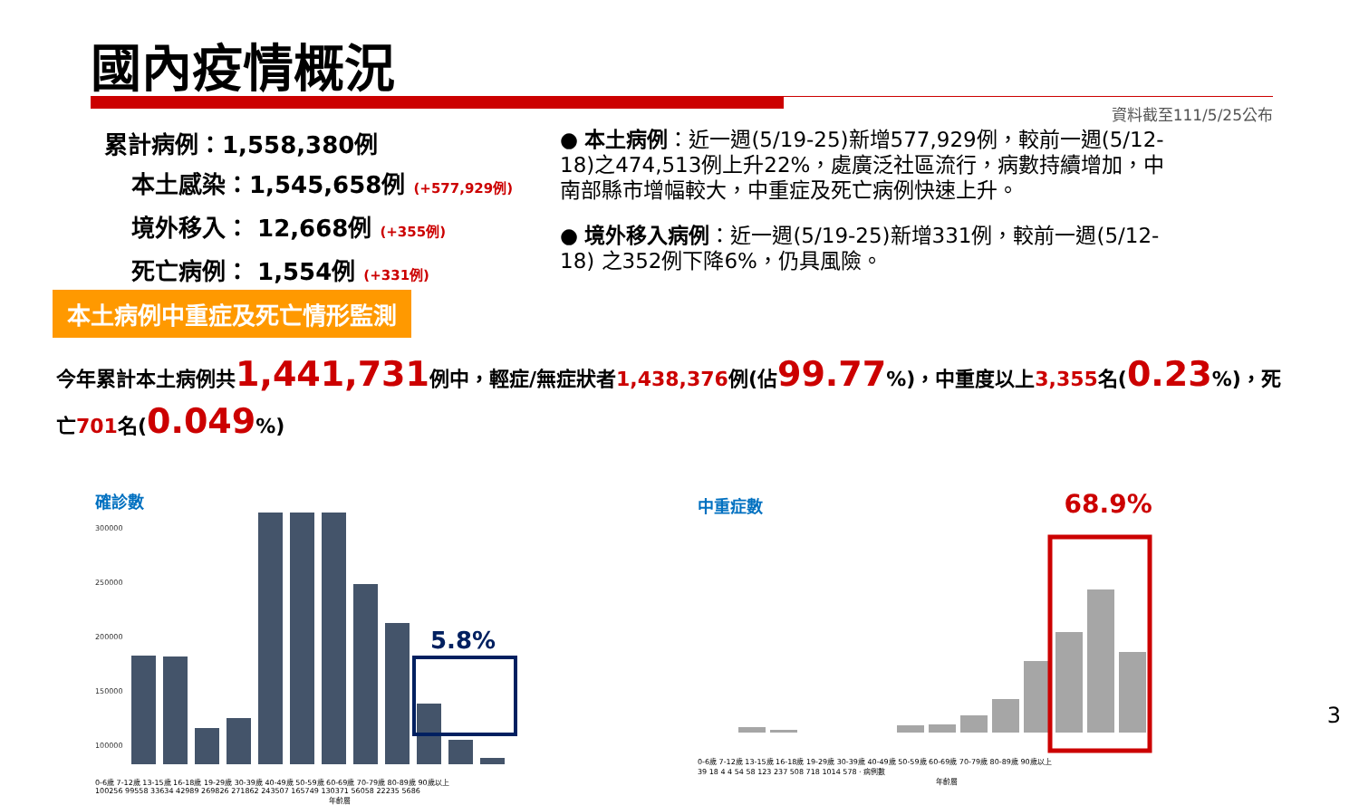國內疫情概況
資料截至111/5/25公布
累計病例：1,558,380例
本土感染：1,545,658例 (+577,929例)
境外移入： 12,668例 (+355例)
死亡病例： 1,554例 (+331例)
● 本土病例：近一週(5/19-25)新增577,929例，較前一週(5/12-18)之474,513例上升22%，處廣泛社區流行，病數持續增加，中南部縣市增幅較大，中重症及死亡病例快速上升。
● 境外移入病例：近一週(5/19-25)新增331例，較前一週(5/12-18) 之352例下降6%，仍具風險。
本土病例中重症及死亡情形監測
今年累計本土病例共1,441,731例中，輕症/無症狀者1,438,376例(佔99.77%)，中重度以上3,355名(0.23%)，死亡701名(0.049%)
確診數
300000
250000
200000
150000
100000
5.8%
0-6歲 7-12歲 13-15歲 16-18歲 19-29歲 30-39歲 40-49歲 50-59歲 60-69歲 70-79歲 80-89歲 90歲以上
100256 99558 33634 42989 269826 271862 243507 165749 130371 56058 22235 5686
年齡層
中重症數 68.9%
0-6歲 7-12歲 13-15歲 16-18歲 19-29歲 30-39歲 40-49歲 50-59歲 60-69歲 70-79歲 80-89歲 90歲以上
39 18 4 4 54 58 123 237 508 718 1014 578 · 病例數
年齡層
3